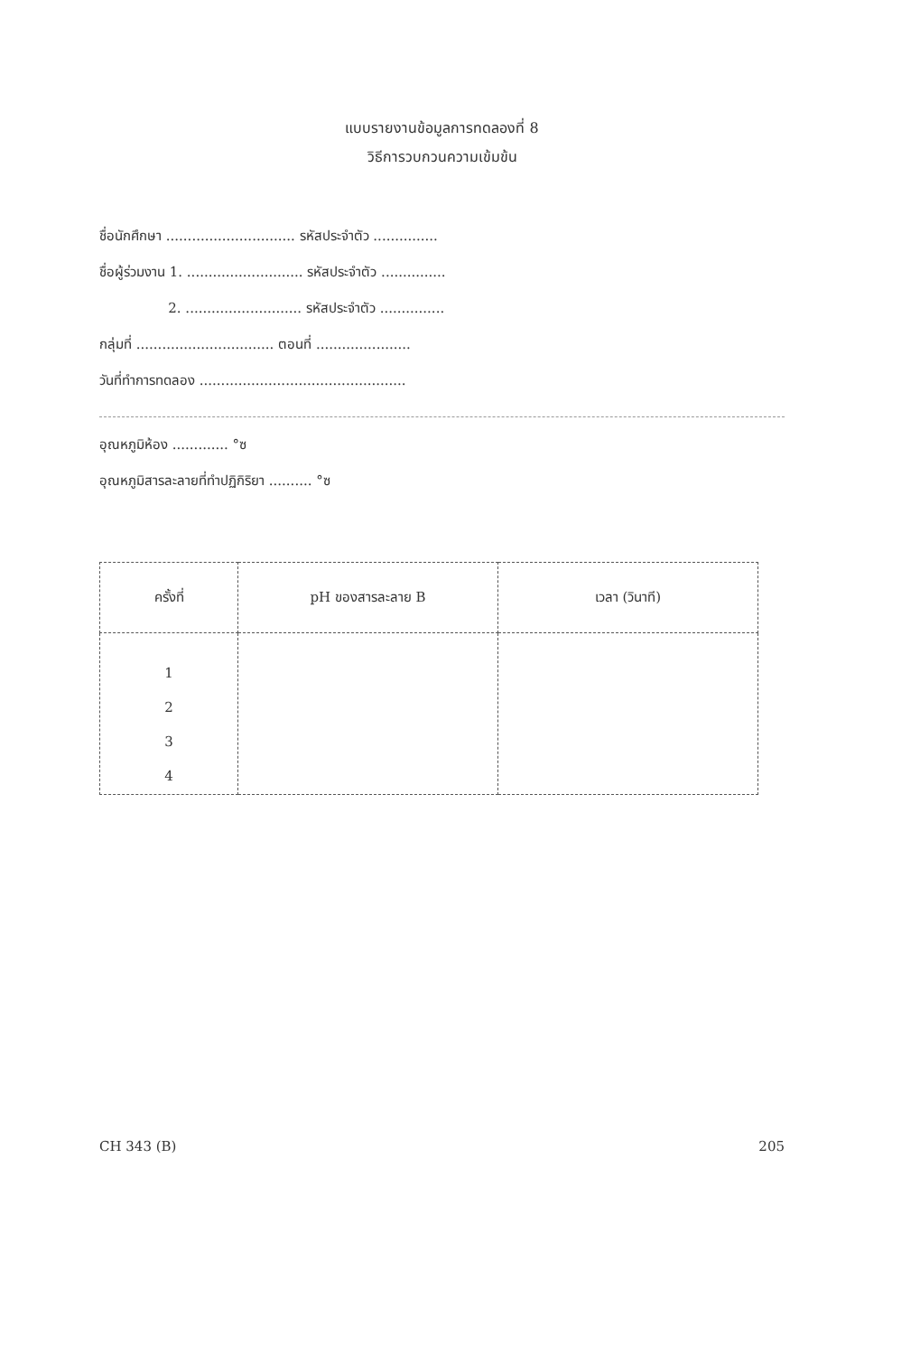แบบรายงานข้อมูลการทดลองที่ 8
วิธีการวบกวนความเข้มข้น
ชื่อนักศึกษา .............................. รหัสประจำตัว ...............
ชื่อผู้ร่วมงาน 1. ........................... รหัสประจำตัว ...............
2. ........................... รหัสประจำตัว ...............
กลุ่มที่ ................................ ตอนที่ ......................
วันที่ทำการทดลอง ................................................
อุณหภูมิห้อง ............. °ซ
อุณหภูมิสารละลายที่ทำปฏิกิริยา .......... °ซ
| ครั้งที่ | pH ของสารละลาย B | เวลา (วินาที) |
| --- | --- | --- |
| 1 2 3 4 | | |
CH 343 (B) 205